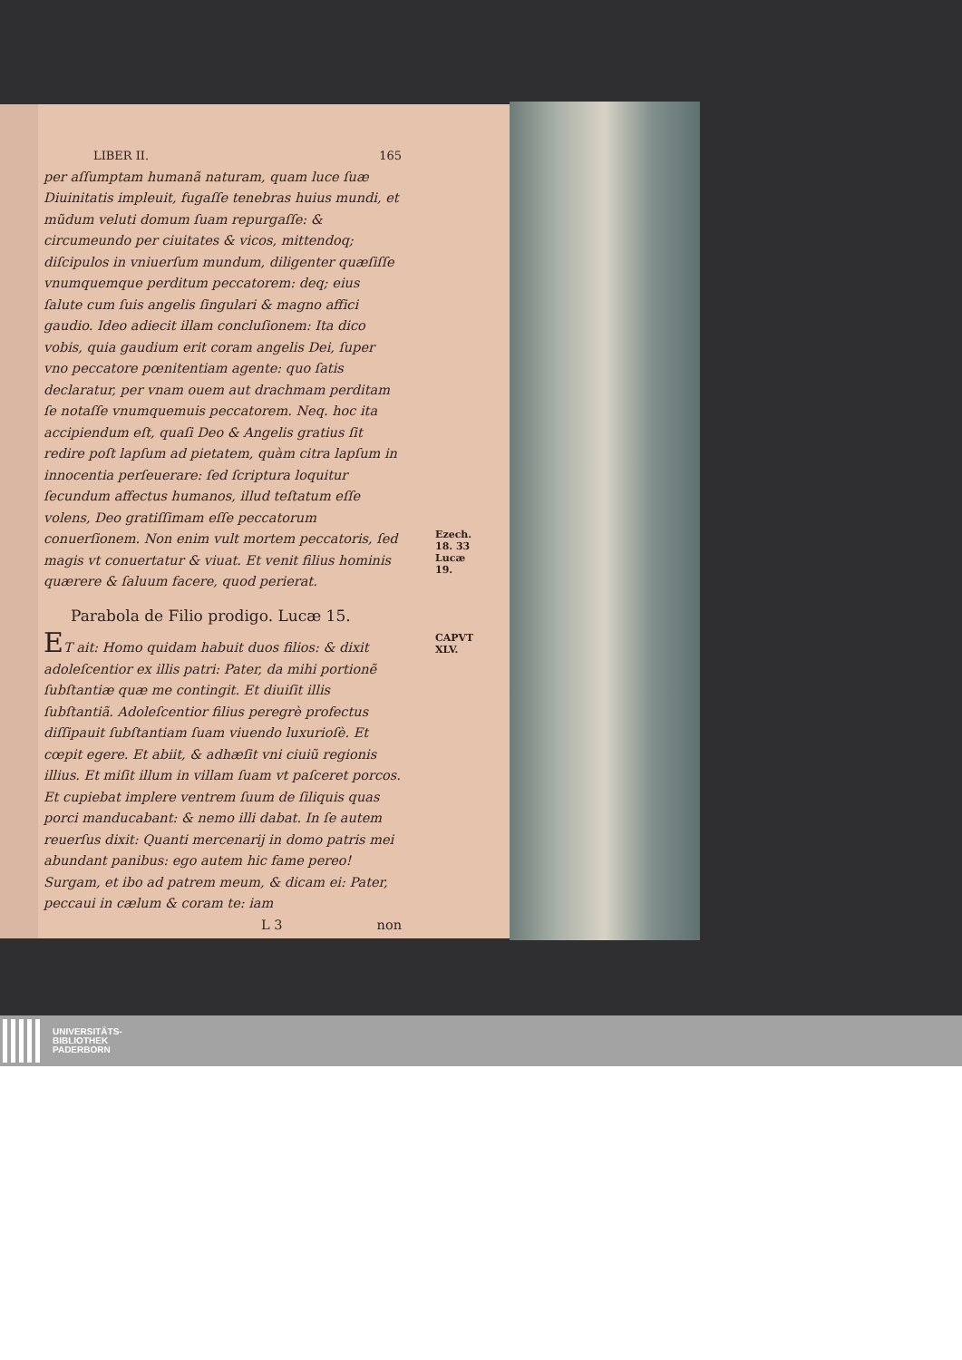LIBER II. 165
per aſſumptam humanã naturam, quam luce ſuæ Diuinitatis impleuit, fugaſſe tenebras huius mundi, et mũdum veluti domum ſuam repurgaſſe: & circumeundo per ciuitates & vicos, mittendoq; diſcipulos in vniuerſum mundum, diligenter quæſiſſe vnumquemque perditum peccatorem: deq; eius ſalute cum ſuis angelis ſingulari & magno affici gaudio. Ideo adiecit illam concluſionem: Ita dico vobis, quia gaudium erit coram angelis Dei, ſuper vno peccatore pœnitentiam agente: quo ſatis declaratur, per vnam ouem aut drachmam perditam ſe notaſſe vnumquemuis peccatorem. Neq. hoc ita accipiendum eſt, quaſi Deo & Angelis gratius ſit redire poſt lapſum ad pietatem, quàm citra lapſum in innocentia perſeuerare: ſed ſcriptura loquitur ſecundum affectus humanos, illud teſtatum eſſe volens, Deo gratiſſimam eſſe peccatorum conuerſionem. Ezech. 18. 33
Lucæ 19. Non enim vult mortem peccatoris, ſed magis vt conuertatur & viuat. Et venit filius hominis quærere & ſaluum facere, quod perierat.
Parabola de Filio prodigo. Lucæ 15.
CAPVT
XLV. ET ait: Homo quidam habuit duos filios: & dixit adoleſcentior ex illis patri: Pater, da mihi portionẽ ſubſtantiæ quæ me contingit. Et diuiſit illis ſubſtantiã. Adoleſcentior filius peregrè profectus diſſipauit ſubſtantiam ſuam viuendo luxurioſè. Et cœpit egere. Et abiit, & adhæſit vni ciuiũ regionis illius. Et miſit illum in villam ſuam vt paſceret porcos. Et cupiebat implere ventrem ſuum de ſiliquis quas porci manducabant: & nemo illi dabat. In ſe autem reuerſus dixit: Quanti mercenarij in domo patris mei abundant panibus: ego autem hic fame pereo! Surgam, et ibo ad patrem meum, & dicam ei: Pater, peccaui in cælum & coram te: iam
L 3 non
UNIVERSITÄTS-
BIBLIOTHEK
PADERBORN